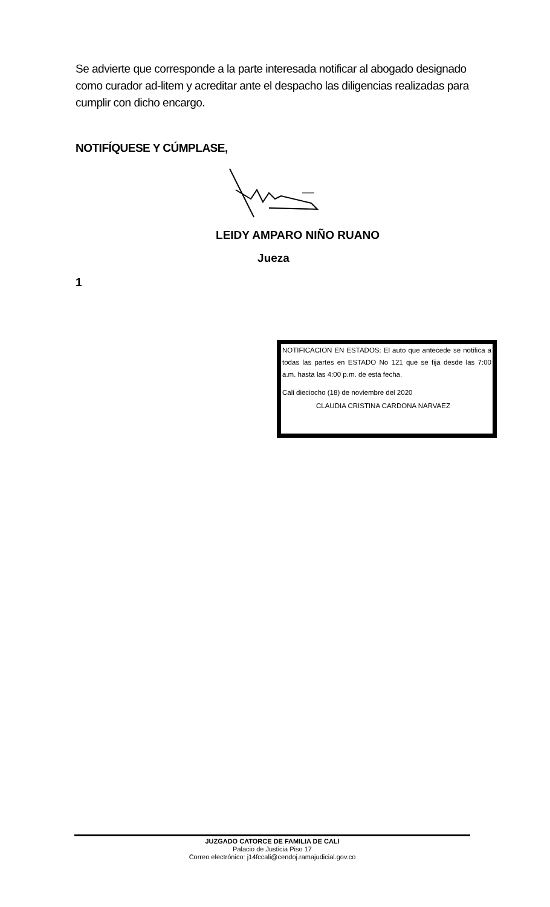Se advierte que corresponde a la parte interesada notificar al abogado designado como curador ad-litem y acreditar ante el despacho las diligencias realizadas para cumplir con dicho encargo.
NOTIFÍQUESE Y CÚMPLASE,
LEIDY AMPARO NIÑO RUANO
Jueza
1
NOTIFICACION EN ESTADOS: El auto que antecede se notifica a todas las partes en ESTADO No 121 que se fija desde las 7:00 a.m. hasta las 4:00 p.m. de esta fecha.
Cali dieciocho (18) de noviembre del 2020
CLAUDIA CRISTINA CARDONA NARVAEZ
JUZGADO CATORCE DE FAMILIA DE CALI
Palacio de Justicia Piso 17
Correo electrónico: j14fccali@cendoj.ramajudicial.gov.co